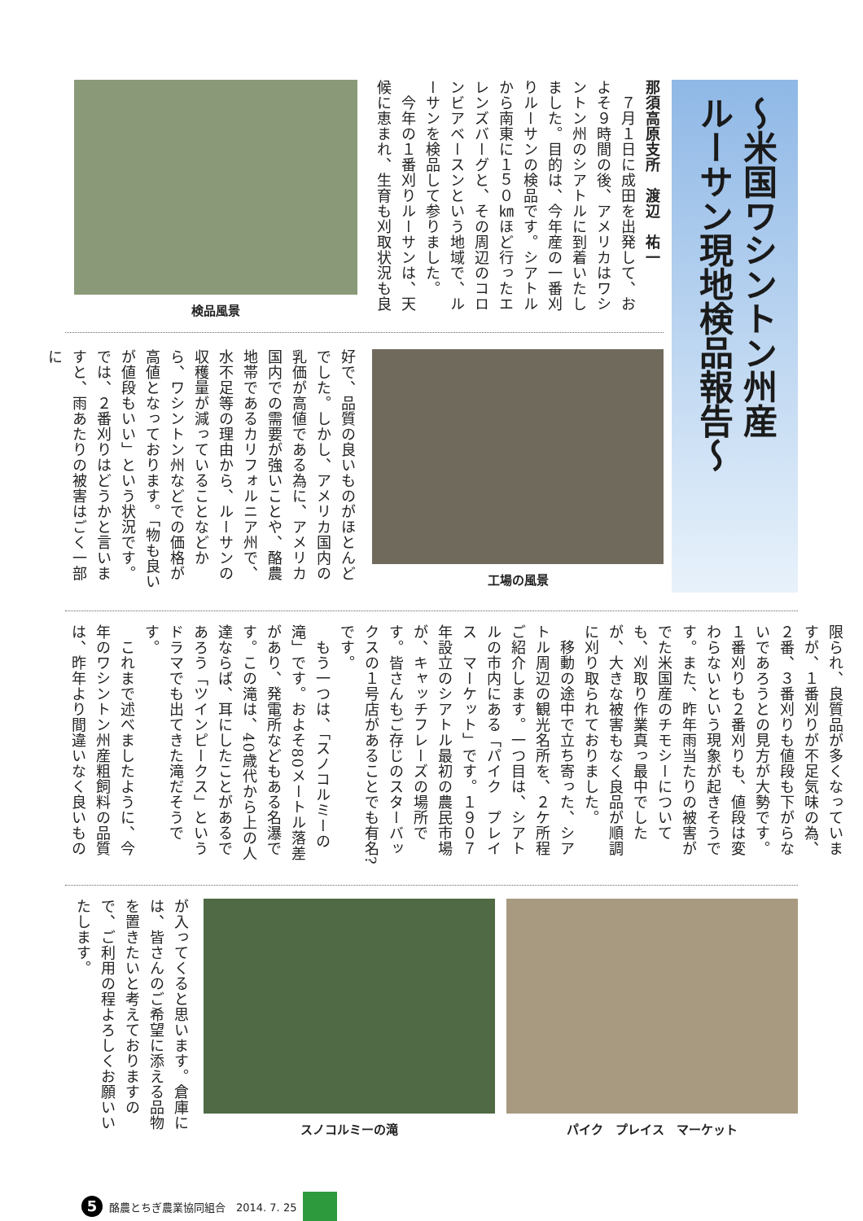～米国ワシントン州産
ルーサン現地検品報告～
那須高原支所　渡辺　祐一
　７月１日に成田を出発して、およそ９時間の後、アメリカはワシントン州のシアトルに到着いたしました。目的は、今年産の一番刈りルーサンの検品です。シアトルから南東に１５０㎞ほど行ったエレンズバーグと、その周辺のコロンビアベースンという地域で、ルーサンを検品して参りました。
　今年の１番刈りルーサンは、天候に恵まれ、生育も刈取状況も良
検品風景
工場の風景
好で、品質の良いものがほとんどでした。しかし、アメリカ国内の乳価が高値である為に、アメリカ国内での需要が強いことや、酪農地帯であるカリフォルニア州で、水不足等の理由から、ルーサンの収穫量が減っていることなどから、ワシントン州などでの価格が高値となっております。「物も良いが値段もいい」という状況です。では、２番刈りはどうかと言いますと、雨あたりの被害はごく一部に
限られ、良質品が多くなっていますが、１番刈りが不足気味の為、２番、３番刈りも値段も下がらないであろうとの見方が大勢です。１番刈りも２番刈りも、値段は変わらないという現象が起きそうです。また、昨年雨当たりの被害がでた米国産のチモシーについても、刈取り作業真っ最中でしたが、大きな被害もなく良品が順調に刈り取られておりました。
　移動の途中で立ち寄った、シアトル周辺の観光名所を、２ケ所程ご紹介します。一つ目は、シアトルの市内にある「パイク　プレイス　マーケット」です。１９０７年設立のシアトル最初の農民市場が、キャッチフレーズの場所です。皆さんもご存じのスターバックスの１号店があることでも有名?です。
　もう一つは、「スノコルミーの滝」です。およそ80メートル落差があり、発電所などもある名瀑です。この滝は、40歳代から上の人達ならば、耳にしたことがあるであろう「ツインピークス」というドラマでも出てきた滝だそうです。
　これまで述べましたように、今年のワシントン州産粗飼料の品質は、昨年より間違いなく良いもの
パイク　プレイス　マーケット スノコルミーの滝
が入ってくると思います。倉庫には、皆さんのご希望に添える品物を置きたいと考えておりますので、ご利用の程よろしくお願いいたします。
5 酪農とちぎ農業協同組合　2014. 7. 25